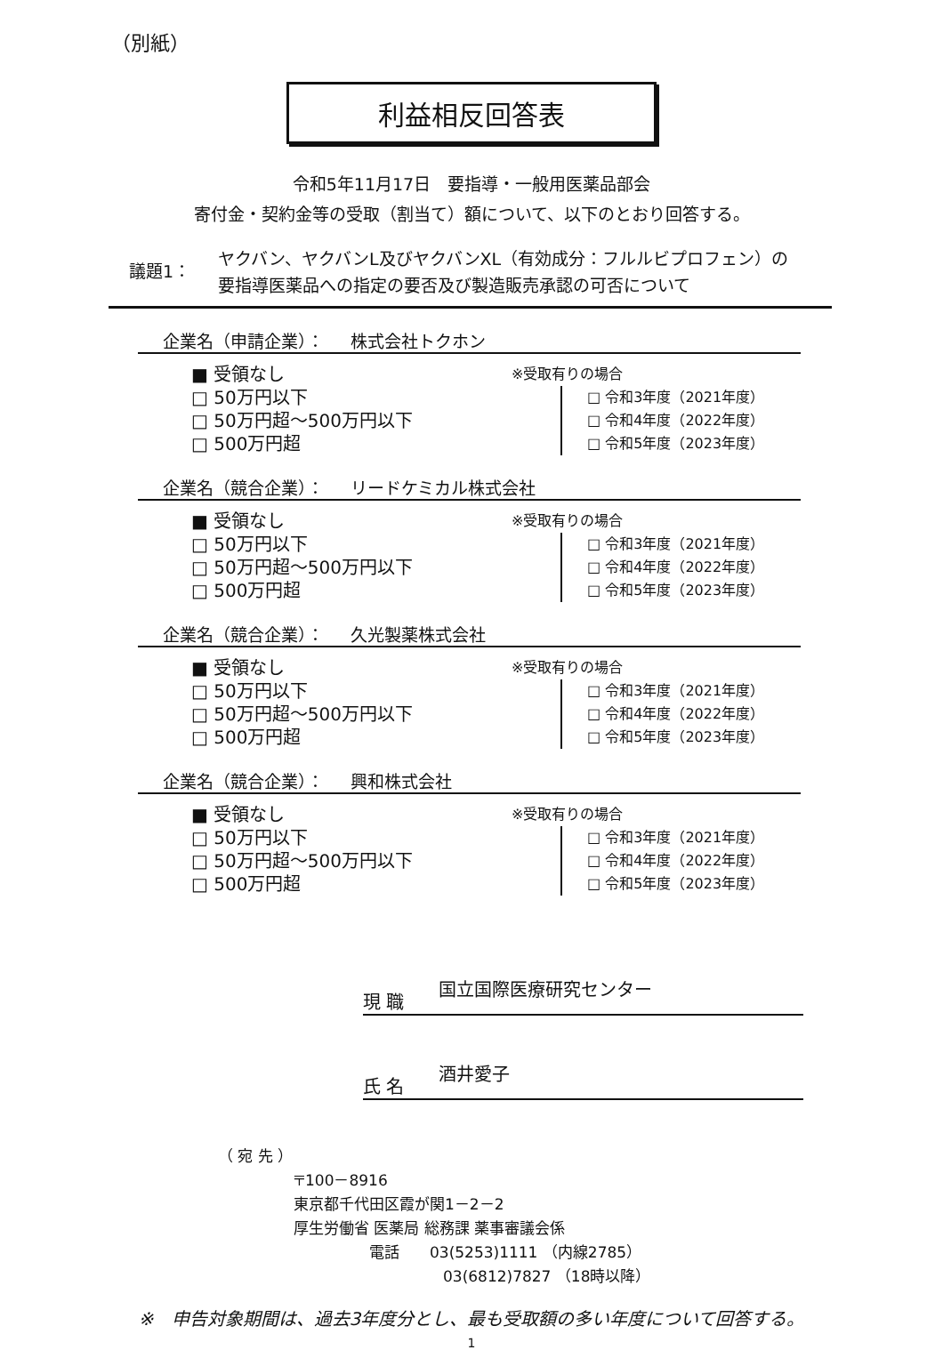（別紙）
利益相反回答表
令和5年11月17日　要指導・一般用医薬品部会
寄付金・契約金等の受取（割当て）額について、以下のとおり回答する。
議題1：
ヤクバン、ヤクバンL及びヤクバンXL（有効成分：フルルビプロフェン）の
要指導医薬品への指定の要否及び製造販売承認の可否について
企業名（申請企業）： 株式会社トクホン
■ 受領なし
□ 50万円以下
□ 50万円超～500万円以下
□ 500万円超
※受取有りの場合
□ 令和3年度（2021年度）
□ 令和4年度（2022年度）
□ 令和5年度（2023年度）
企業名（競合企業）： リードケミカル株式会社
■ 受領なし
□ 50万円以下
□ 50万円超～500万円以下
□ 500万円超
※受取有りの場合
□ 令和3年度（2021年度）
□ 令和4年度（2022年度）
□ 令和5年度（2023年度）
企業名（競合企業）： 久光製薬株式会社
■ 受領なし
□ 50万円以下
□ 50万円超～500万円以下
□ 500万円超
※受取有りの場合
□ 令和3年度（2021年度）
□ 令和4年度（2022年度）
□ 令和5年度（2023年度）
企業名（競合企業）： 興和株式会社
■ 受領なし
□ 50万円以下
□ 50万円超～500万円以下
□ 500万円超
※受取有りの場合
□ 令和3年度（2021年度）
□ 令和4年度（2022年度）
□ 令和5年度（2023年度）
現 職
国立国際医療研究センター
氏 名
酒井愛子
（ 宛 先 ）
〒100－8916
東京都千代田区霞が関1－2－2
厚生労働省 医薬局 総務課 薬事審議会係
電話　　03(5253)1111 （内線2785）
03(6812)7827 （18時以降）
※　申告対象期間は、過去3年度分とし、最も受取額の多い年度について回答する。
1